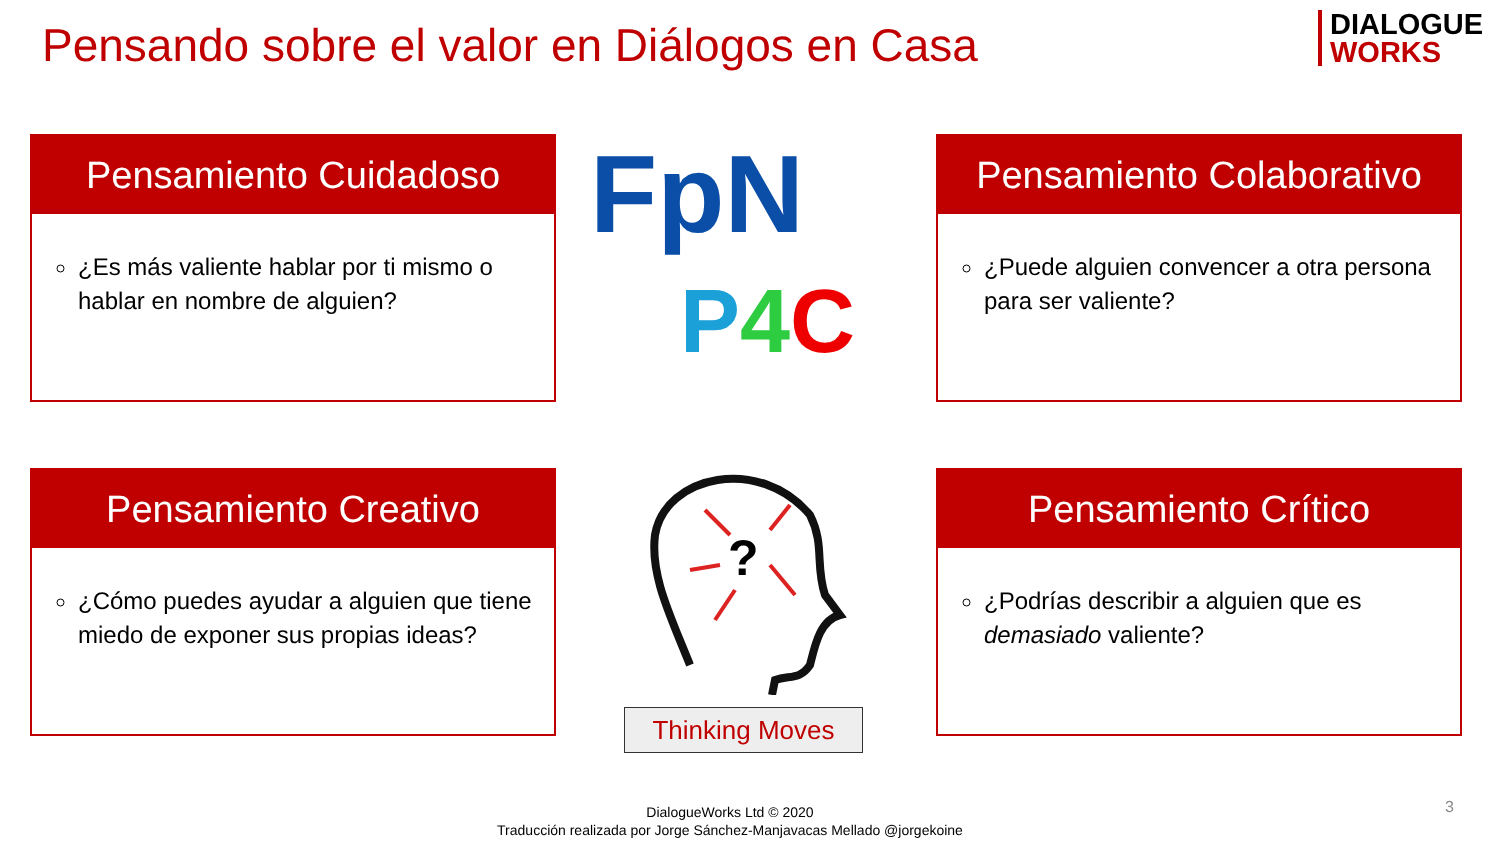Pensando sobre el valor en Diálogos en Casa
DIALOGUE
WORKS
Pensamiento Cuidadoso
¿Es más valiente hablar por ti mismo o hablar en nombre de alguien?
FpN
P 4 C
Pensamiento Colaborativo
¿Puede alguien convencer a otra persona para ser valiente?
Pensamiento Creativo
¿Cómo puedes ayudar a alguien que tiene miedo de exponer sus propias ideas?
?
Thinking Moves
Pensamiento Crítico
¿Podrías describir a alguien que es demasiado valiente?
DialogueWorks Ltd © 2020
Traducción realizada por Jorge Sánchez-Manjavacas Mellado @jorgekoine
3